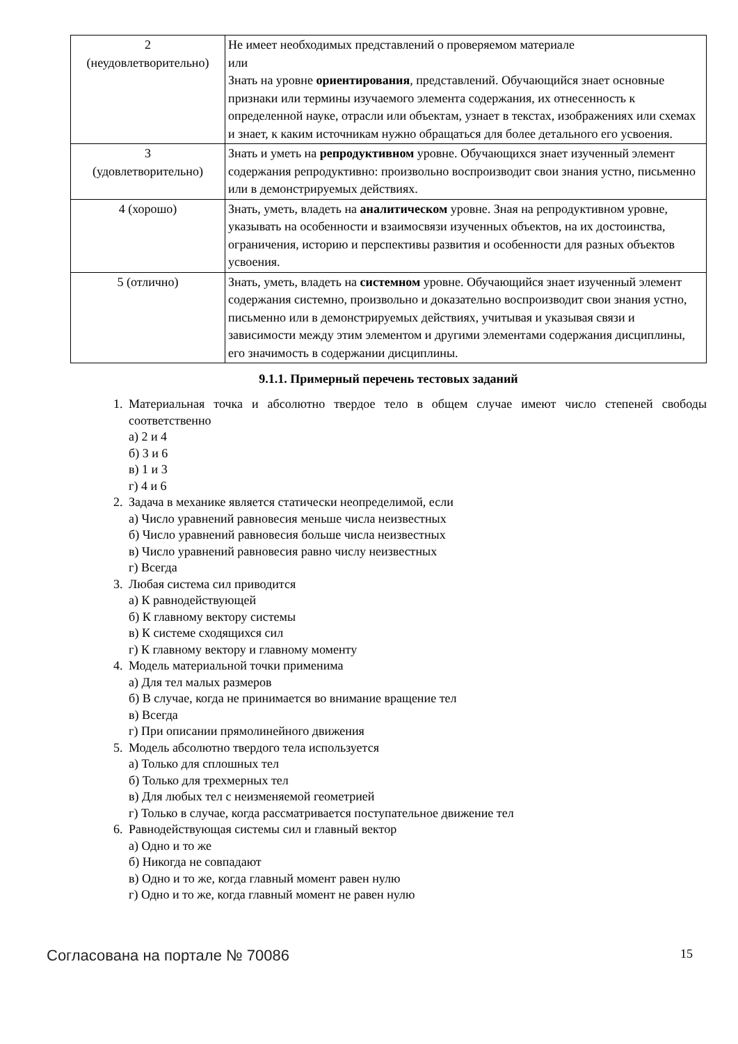| 2 (неудовлетворительно) | Не имеет необходимых представлений о проверяемом материале или Знать на уровне ориентирования , представлений. Обучающийся знает основные признаки или термины изучаемого элемента содержания, их отнесенность к определенной науке, отрасли или объектам, узнает в текстах, изображениях или схемах и знает, к каким источникам нужно обращаться для более детального его усвоения. |
| 3 (удовлетворительно) | Знать и уметь на репродуктивном уровне. Обучающихся знает изученный элемент содержания репродуктивно: произвольно воспроизводит свои знания устно, письменно или в демонстрируемых действиях. |
| 4 (хорошо) | Знать, уметь, владеть на аналитическом уровне. Зная на репродуктивном уровне, указывать на особенности и взаимосвязи изученных объектов, на их достоинства, ограничения, историю и перспективы развития и особенности для разных объектов усвоения. |
| 5 (отлично) | Знать, уметь, владеть на системном уровне. Обучающийся знает изученный элемент содержания системно, произвольно и доказательно воспроизводит свои знания устно, письменно или в демонстрируемых действиях, учитывая и указывая связи и зависимости между этим элементом и другими элементами содержания дисциплины, его значимость в содержании дисциплины. |
9.1.1. Примерный перечень тестовых заданий
1. Материальная точка и абсолютно твердое тело в общем случае имеют число степеней свободы соответственно
а) 2 и 4
б) 3 и 6
в) 1 и 3
г) 4 и 6
2. Задача в механике является статически неопределимой, если
а) Число уравнений равновесия меньше числа неизвестных
б) Число уравнений равновесия больше числа неизвестных
в) Число уравнений равновесия равно числу неизвестных
г) Всегда
3. Любая система сил приводится
а) К равнодействующей
б) К главному вектору системы
в) К системе сходящихся сил
г) К главному вектору и главному моменту
4. Модель материальной точки применима
а) Для тел малых размеров
б) В случае, когда не принимается во внимание вращение тел
в) Всегда
г) При описании прямолинейного движения
5. Модель абсолютно твердого тела используется
а) Только для сплошных тел
б) Только для трехмерных тел
в) Для любых тел с неизменяемой геометрией
г) Только в случае, когда рассматривается поступательное движение тел
6. Равнодействующая системы сил и главный вектор
а) Одно и то же
б) Никогда не совпадают
в) Одно и то же, когда главный момент равен нулю
г) Одно и то же, когда главный момент не равен нулю
Согласована на портале № 70086 15